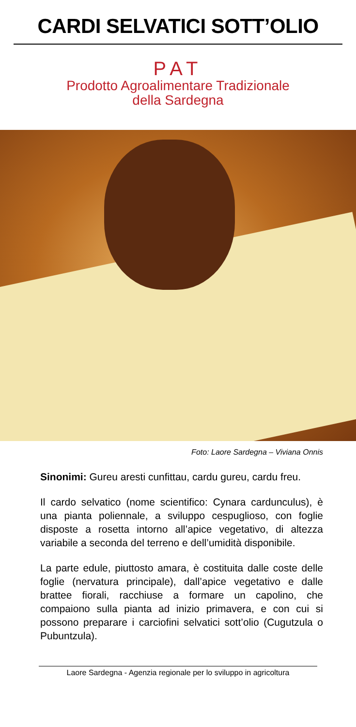CARDI SELVATICI SOTT’OLIO
PAT
Prodotto Agroalimentare Tradizionale
della Sardegna
Foto: Laore Sardegna – Viviana Onnis
Sinonimi: Gureu aresti cunfittau, cardu gureu, cardu freu.
Il cardo selvatico (nome scientifico: Cynara cardunculus), è una pianta poliennale, a sviluppo cespuglioso, con foglie disposte a rosetta intorno all’apice vegetativo, di altezza variabile a seconda del terreno e dell’umidità disponibile.
La parte edule, piuttosto amara, è costituita dalle coste delle foglie (nervatura principale), dall’apice vegetativo e dalle brattee fiorali, racchiuse a formare un capolino, che compaiono sulla pianta ad inizio primavera, e con cui si possono preparare i carciofini selvatici sott’olio (Cugutzula o Pubuntzula).
Laore Sardegna - Agenzia regionale per lo sviluppo in agricoltura